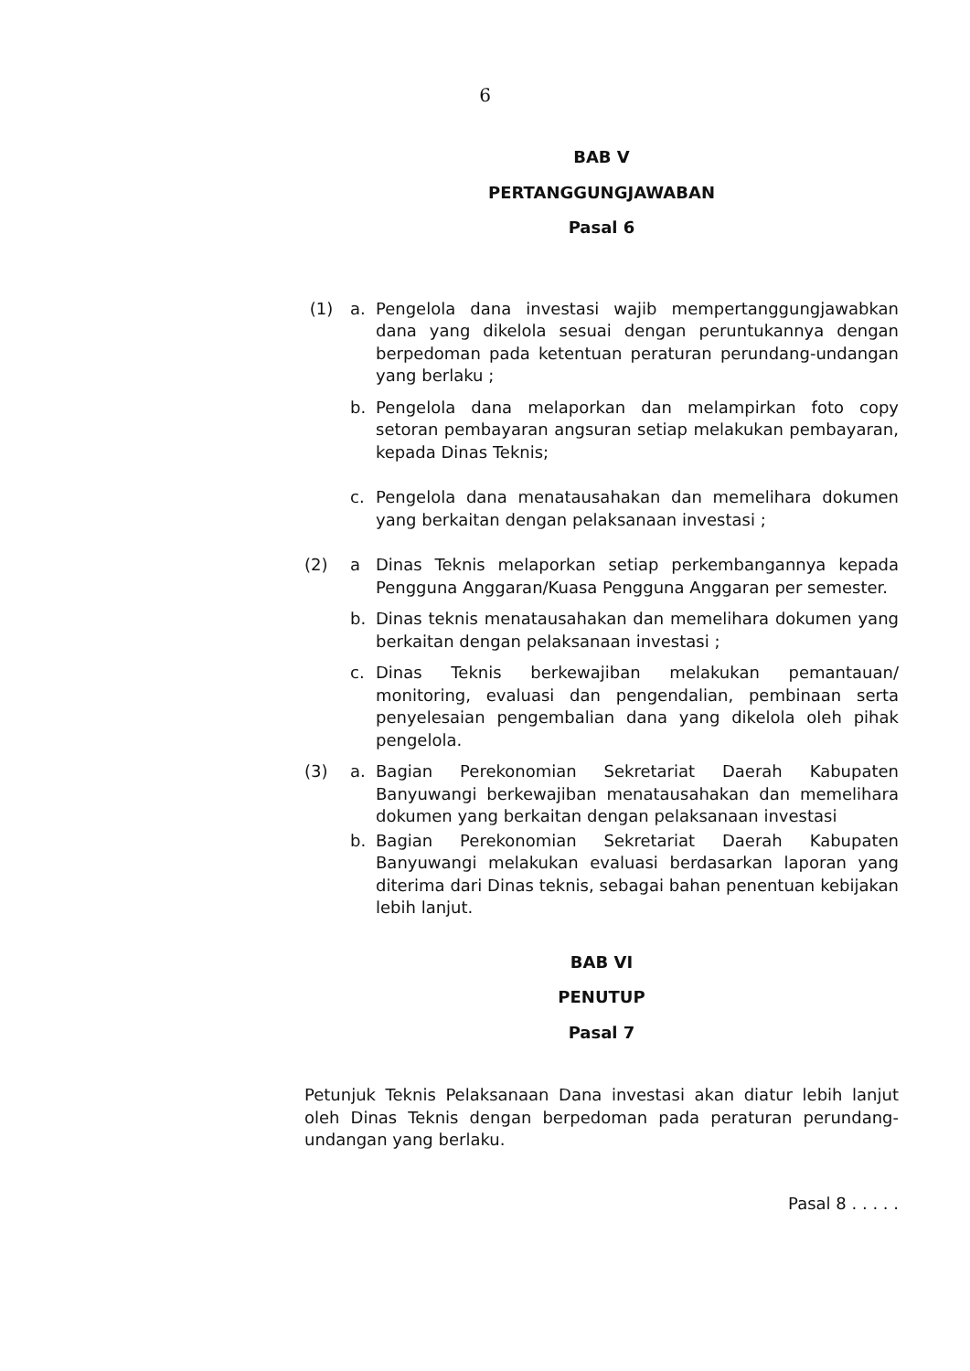6
BAB V
PERTANGGUNGJAWABAN
Pasal 6
(1) a. Pengelola dana investasi wajib mempertanggungjawabkan dana yang dikelola sesuai dengan peruntukannya dengan berpedoman pada ketentuan peraturan perundang-undangan yang berlaku ;
b. Pengelola dana melaporkan dan melampirkan foto copy setoran pembayaran angsuran setiap melakukan pembayaran, kepada Dinas Teknis;
c. Pengelola dana menatausahakan dan memelihara dokumen yang berkaitan dengan pelaksanaan investasi ;
(2) a Dinas Teknis melaporkan setiap perkembangannya kepada Pengguna Anggaran/Kuasa Pengguna Anggaran per semester.
b. Dinas teknis menatausahakan dan memelihara dokumen yang berkaitan dengan pelaksanaan investasi ;
c. Dinas Teknis berkewajiban melakukan pemantauan/ monitoring, evaluasi dan pengendalian, pembinaan serta penyelesaian pengembalian dana yang dikelola oleh pihak pengelola.
(3) a. Bagian Perekonomian Sekretariat Daerah Kabupaten Banyuwangi berkewajiban menatausahakan dan memelihara dokumen yang berkaitan dengan pelaksanaan investasi
b. Bagian Perekonomian Sekretariat Daerah Kabupaten Banyuwangi melakukan evaluasi berdasarkan laporan yang diterima dari Dinas teknis, sebagai bahan penentuan kebijakan lebih lanjut.
BAB VI
PENUTUP
Pasal 7
Petunjuk Teknis Pelaksanaan Dana investasi akan diatur lebih lanjut oleh Dinas Teknis dengan berpedoman pada peraturan perundang-undangan yang berlaku.
Pasal 8 . . . . .